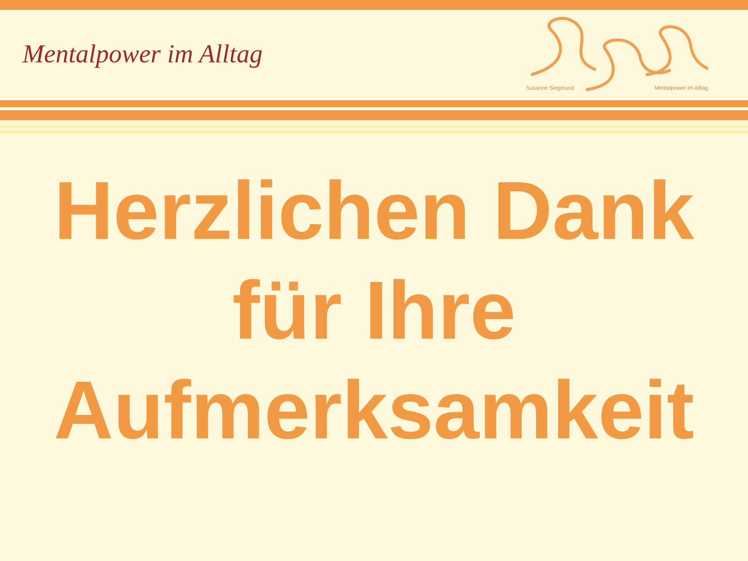Mentalpower im Alltag
Susanne Siegmund Mentalpower im Alltag
Herzlichen Dank
für Ihre
Aufmerksamkeit